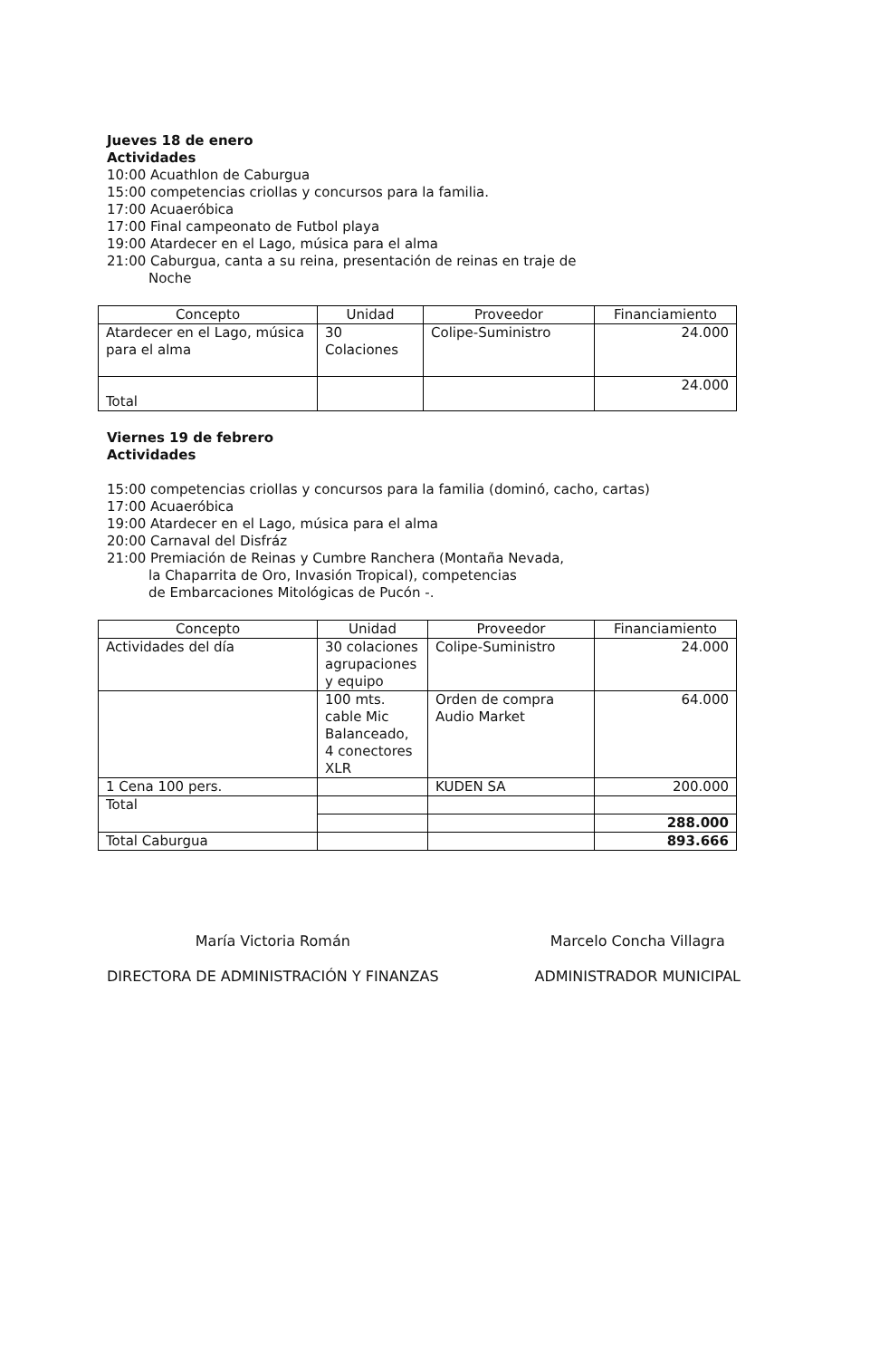Jueves 18 de enero
Actividades
10:00 Acuathlon de Caburgua
15:00 competencias criollas y concursos para la familia.
17:00 Acuaeróbica
17:00 Final campeonato de Futbol playa
19:00 Atardecer en el Lago, música para el alma
21:00 Caburgua, canta a su reina, presentación de reinas en traje de
Noche
| Concepto | Unidad | Proveedor | Financiamiento |
| --- | --- | --- | --- |
| Atardecer en el Lago, música para el alma | 30 Colaciones | Colipe-Suministro | 24.000 |
| Total | | | 24.000 |
Viernes 19 de febrero
Actividades
15:00 competencias criollas y concursos para la familia (dominó, cacho, cartas)
17:00 Acuaeróbica
19:00 Atardecer en el Lago, música para el alma
20:00 Carnaval del Disfráz
21:00 Premiación de Reinas y Cumbre Ranchera (Montaña Nevada,
la Chaparrita de Oro, Invasión Tropical), competencias
de Embarcaciones Mitológicas de Pucón -.
| Concepto | Unidad | Proveedor | Financiamiento |
| --- | --- | --- | --- |
| Actividades del día | 30 colaciones agrupaciones y equipo | Colipe-Suministro | 24.000 |
| | 100 mts. cable Mic Balanceado, 4 conectores XLR | Orden de compra Audio Market | 64.000 |
| 1 Cena 100 pers. | | KUDEN SA | 200.000 |
| Total | | | |
| | | | 288.000 |
| Total Caburgua | | | 893.666 |
María Victoria Román
DIRECTORA DE ADMINISTRACIÓN Y FINANZAS
Marcelo Concha Villagra
ADMINISTRADOR MUNICIPAL